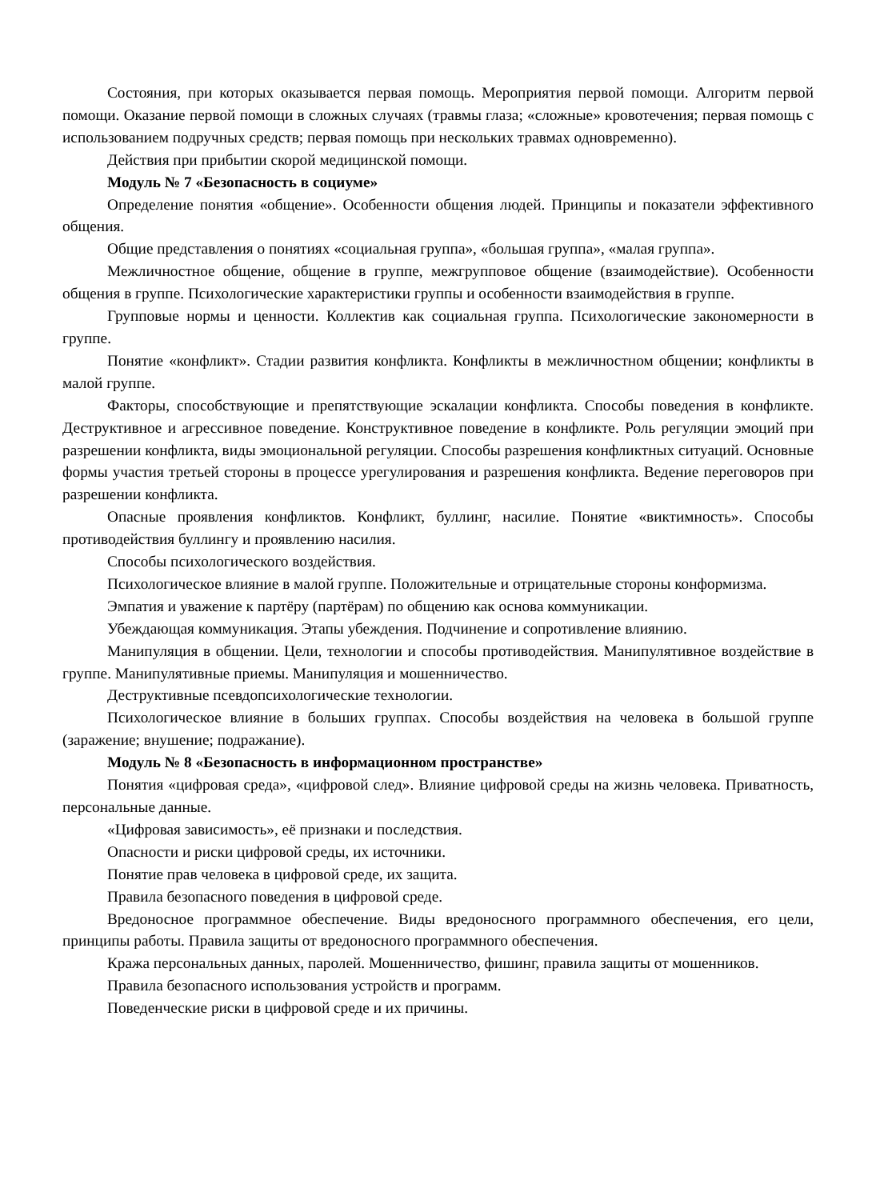Состояния, при которых оказывается первая помощь. Мероприятия первой помощи. Алгоритм первой помощи. Оказание первой помощи в сложных случаях (травмы глаза; «сложные» кровотечения; первая помощь с использованием подручных средств; первая помощь при нескольких травмах одновременно).
Действия при прибытии скорой медицинской помощи.
Модуль № 7 «Безопасность в социуме»
Определение понятия «общение». Особенности общения людей. Принципы и показатели эффективного общения.
Общие представления о понятиях «социальная группа», «большая группа», «малая группа».
Межличностное общение, общение в группе, межгрупповое общение (взаимодействие). Особенности общения в группе. Психологические характеристики группы и особенности взаимодействия в группе.
Групповые нормы и ценности. Коллектив как социальная группа. Психологические закономерности в группе.
Понятие «конфликт». Стадии развития конфликта. Конфликты в межличностном общении; конфликты в малой группе.
Факторы, способствующие и препятствующие эскалации конфликта. Способы поведения в конфликте. Деструктивное и агрессивное поведение. Конструктивное поведение в конфликте. Роль регуляции эмоций при разрешении конфликта, виды эмоциональной регуляции. Способы разрешения конфликтных ситуаций. Основные формы участия третьей стороны в процессе урегулирования и разрешения конфликта. Ведение переговоров при разрешении конфликта.
Опасные проявления конфликтов. Конфликт, буллинг, насилие. Понятие «виктимность». Способы противодействия буллингу и проявлению насилия.
Способы психологического воздействия.
Психологическое влияние в малой группе. Положительные и отрицательные стороны конформизма.
Эмпатия и уважение к партёру (партёрам) по общению как основа коммуникации.
Убеждающая коммуникация. Этапы убеждения. Подчинение и сопротивление влиянию.
Манипуляция в общении. Цели, технологии и способы противодействия. Манипулятивное воздействие в группе. Манипулятивные приемы. Манипуляция и мошенничество.
Деструктивные псевдопсихологические технологии.
Психологическое влияние в больших группах. Способы воздействия на человека в большой группе (заражение; внушение; подражание).
Модуль № 8 «Безопасность в информационном пространстве»
Понятия «цифровая среда», «цифровой след». Влияние цифровой среды на жизнь человека. Приватность, персональные данные.
«Цифровая зависимость», её признаки и последствия.
Опасности и риски цифровой среды, их источники.
Понятие прав человека в цифровой среде, их защита.
Правила безопасного поведения в цифровой среде.
Вредоносное программное обеспечение. Виды вредоносного программного обеспечения, его цели, принципы работы. Правила защиты от вредоносного программного обеспечения.
Кража персональных данных, паролей. Мошенничество, фишинг, правила защиты от мошенников.
Правила безопасного использования устройств и программ.
Поведенческие риски в цифровой среде и их причины.